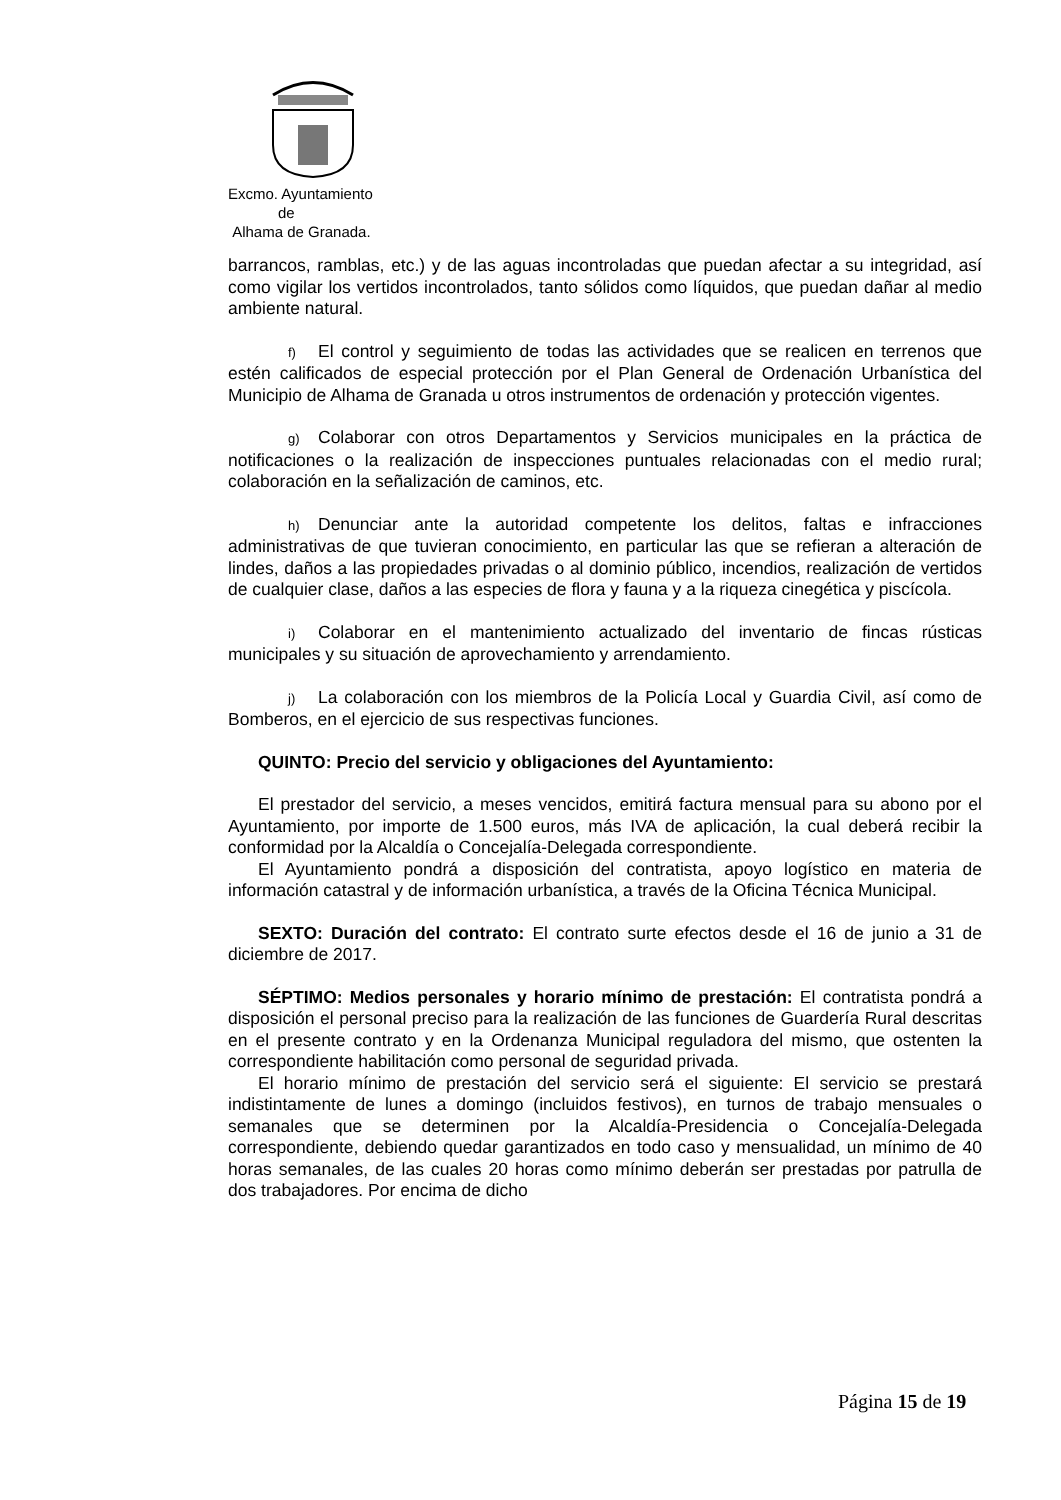Excmo. Ayuntamiento
de
Alhama de Granada.
barrancos, ramblas, etc.) y de las aguas incontroladas que puedan afectar a su integridad, así como vigilar los vertidos incontrolados, tanto sólidos como líquidos, que puedan dañar al medio ambiente natural.
f) El control y seguimiento de todas las actividades que se realicen en terrenos que estén calificados de especial protección por el Plan General de Ordenación Urbanística del Municipio de Alhama de Granada u otros instrumentos de ordenación y protección vigentes.
g) Colaborar con otros Departamentos y Servicios municipales en la práctica de notificaciones o la realización de inspecciones puntuales relacionadas con el medio rural; colaboración en la señalización de caminos, etc.
h) Denunciar ante la autoridad competente los delitos, faltas e infracciones administrativas de que tuvieran conocimiento, en particular las que se refieran a alteración de lindes, daños a las propiedades privadas o al dominio público, incendios, realización de vertidos de cualquier clase, daños a las especies de flora y fauna y a la riqueza cinegética y piscícola.
i) Colaborar en el mantenimiento actualizado del inventario de fincas rústicas municipales y su situación de aprovechamiento y arrendamiento.
j) La colaboración con los miembros de la Policía Local y Guardia Civil, así como de Bomberos, en el ejercicio de sus respectivas funciones.
QUINTO: Precio del servicio y obligaciones del Ayuntamiento:
El prestador del servicio, a meses vencidos, emitirá factura mensual para su abono por el Ayuntamiento, por importe de 1.500 euros, más IVA de aplicación, la cual deberá recibir la conformidad por la Alcaldía o Concejalía-Delegada correspondiente.
El Ayuntamiento pondrá a disposición del contratista, apoyo logístico en materia de información catastral y de información urbanística, a través de la Oficina Técnica Municipal.
SEXTO: Duración del contrato: El contrato surte efectos desde el 16 de junio a 31 de diciembre de 2017.
SÉPTIMO: Medios personales y horario mínimo de prestación: El contratista pondrá a disposición el personal preciso para la realización de las funciones de Guardería Rural descritas en el presente contrato y en la Ordenanza Municipal reguladora del mismo, que ostenten la correspondiente habilitación como personal de seguridad privada.
El horario mínimo de prestación del servicio será el siguiente: El servicio se prestará indistintamente de lunes a domingo (incluidos festivos), en turnos de trabajo mensuales o semanales que se determinen por la Alcaldía-Presidencia o Concejalía-Delegada correspondiente, debiendo quedar garantizados en todo caso y mensualidad, un mínimo de 40 horas semanales, de las cuales 20 horas como mínimo deberán ser prestadas por patrulla de dos trabajadores. Por encima de dicho
Página 15 de 19